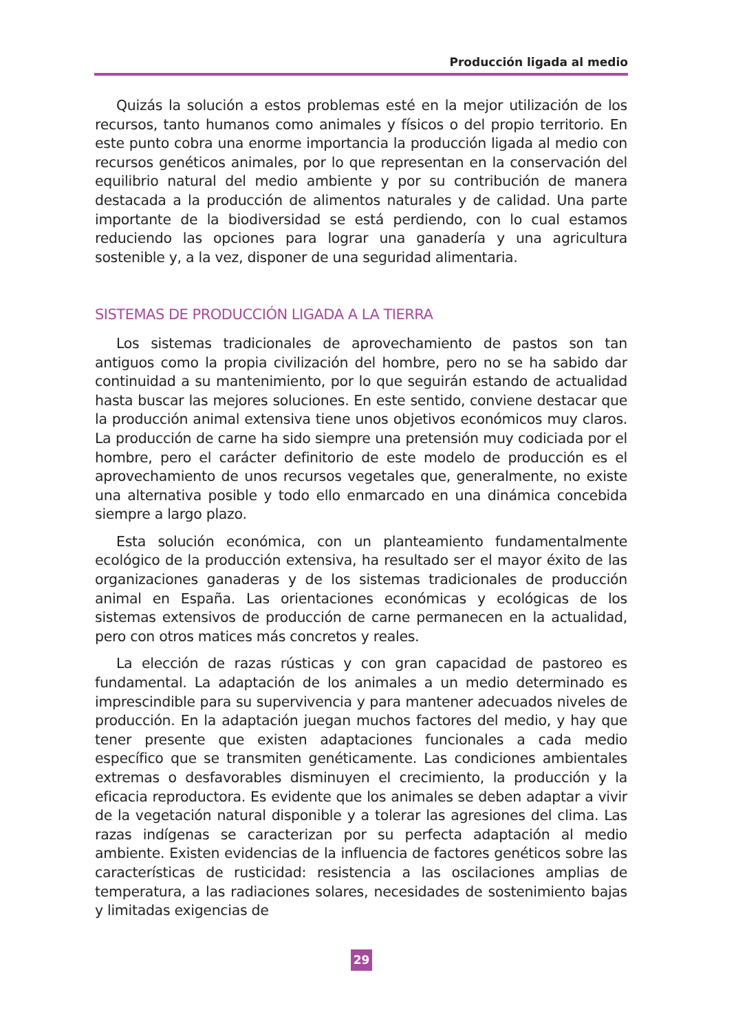Producción ligada al medio
Quizás la solución a estos problemas esté en la mejor utilización de los recursos, tanto humanos como animales y físicos o del propio territorio. En este punto cobra una enorme importancia la producción ligada al medio con recursos genéticos animales, por lo que representan en la conservación del equilibrio natural del medio ambiente y por su contribución de manera destacada a la producción de alimentos naturales y de calidad. Una parte importante de la biodiversidad se está perdiendo, con lo cual estamos reduciendo las opciones para lograr una ganadería y una agricultura sostenible y, a la vez, disponer de una seguridad alimentaria.
SISTEMAS DE PRODUCCIÓN LIGADA A LA TIERRA
Los sistemas tradicionales de aprovechamiento de pastos son tan antiguos como la propia civilización del hombre, pero no se ha sabido dar continuidad a su mantenimiento, por lo que seguirán estando de actualidad hasta buscar las mejores soluciones. En este sentido, conviene destacar que la producción animal extensiva tiene unos objetivos económicos muy claros. La producción de carne ha sido siempre una pretensión muy codiciada por el hombre, pero el carácter definitorio de este modelo de producción es el aprovechamiento de unos recursos vegetales que, generalmente, no existe una alternativa posible y todo ello enmarcado en una dinámica concebida siempre a largo plazo.
Esta solución económica, con un planteamiento fundamentalmente ecológico de la producción extensiva, ha resultado ser el mayor éxito de las organizaciones ganaderas y de los sistemas tradicionales de producción animal en España. Las orientaciones económicas y ecológicas de los sistemas extensivos de producción de carne permanecen en la actualidad, pero con otros matices más concretos y reales.
La elección de razas rústicas y con gran capacidad de pastoreo es fundamental. La adaptación de los animales a un medio determinado es imprescindible para su supervivencia y para mantener adecuados niveles de producción. En la adaptación juegan muchos factores del medio, y hay que tener presente que existen adaptaciones funcionales a cada medio específico que se transmiten genéticamente. Las condiciones ambientales extremas o desfavorables disminuyen el crecimiento, la producción y la eficacia reproductora. Es evidente que los animales se deben adaptar a vivir de la vegetación natural disponible y a tolerar las agresiones del clima. Las razas indígenas se caracterizan por su perfecta adaptación al medio ambiente. Existen evidencias de la influencia de factores genéticos sobre las características de rusticidad: resistencia a las oscilaciones amplias de temperatura, a las radiaciones solares, necesidades de sostenimiento bajas y limitadas exigencias de
29